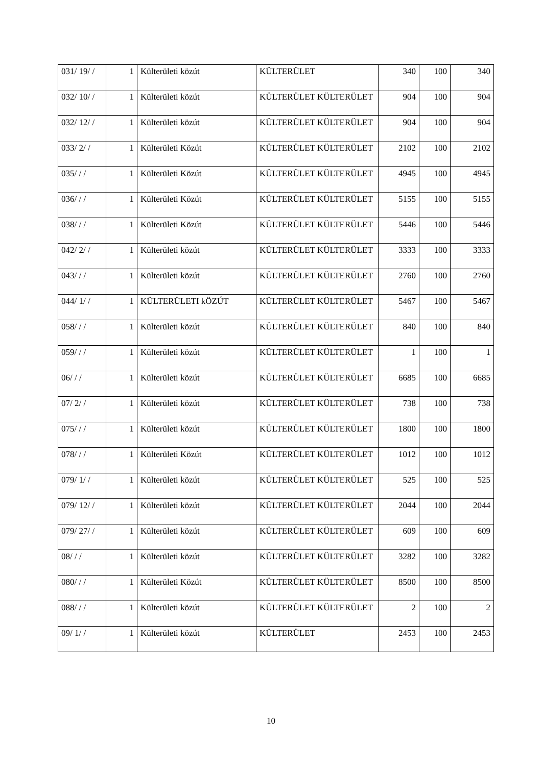| 031/ 19/ / | 1 | Külterületi közút | KÜLTERÜLET | 340 | 100 | 340 |
| 032/ 10/ / | 1 | Külterületi közút | KÜLTERÜLET KÜLTERÜLET | 904 | 100 | 904 |
| 032/ 12/ / | 1 | Külterületi közút | KÜLTERÜLET KÜLTERÜLET | 904 | 100 | 904 |
| 033/ 2/ / | 1 | Külterületi Közút | KÜLTERÜLET KÜLTERÜLET | 2102 | 100 | 2102 |
| 035/ / / | 1 | Külterületi Közút | KÜLTERÜLET KÜLTERÜLET | 4945 | 100 | 4945 |
| 036/ / / | 1 | Külterületi Közút | KÜLTERÜLET KÜLTERÜLET | 5155 | 100 | 5155 |
| 038/ / / | 1 | Külterületi Közút | KÜLTERÜLET KÜLTERÜLET | 5446 | 100 | 5446 |
| 042/ 2/ / | 1 | Külterületi közút | KÜLTERÜLET KÜLTERÜLET | 3333 | 100 | 3333 |
| 043/ / / | 1 | Külterületi közút | KÜLTERÜLET KÜLTERÜLET | 2760 | 100 | 2760 |
| 044/ 1/ / | 1 | KÜLTERÜLETI kÖZÚT | KÜLTERÜLET KÜLTERÜLET | 5467 | 100 | 5467 |
| 058/ / / | 1 | Külterületi közút | KÜLTERÜLET KÜLTERÜLET | 840 | 100 | 840 |
| 059/ / / | 1 | Külterületi közút | KÜLTERÜLET KÜLTERÜLET | 1 | 100 | 1 |
| 06/ / / | 1 | Külterületi közút | KÜLTERÜLET KÜLTERÜLET | 6685 | 100 | 6685 |
| 07/ 2/ / | 1 | Külterületi közút | KÜLTERÜLET KÜLTERÜLET | 738 | 100 | 738 |
| 075/ / / | 1 | Külterületi közút | KÜLTERÜLET KÜLTERÜLET | 1800 | 100 | 1800 |
| 078/ / / | 1 | Külterületi Közút | KÜLTERÜLET KÜLTERÜLET | 1012 | 100 | 1012 |
| 079/ 1/ / | 1 | Külterületi közút | KÜLTERÜLET KÜLTERÜLET | 525 | 100 | 525 |
| 079/ 12/ / | 1 | Külterületi közút | KÜLTERÜLET KÜLTERÜLET | 2044 | 100 | 2044 |
| 079/ 27/ / | 1 | Külterületi közút | KÜLTERÜLET KÜLTERÜLET | 609 | 100 | 609 |
| 08/ / / | 1 | Külterületi közút | KÜLTERÜLET KÜLTERÜLET | 3282 | 100 | 3282 |
| 080/ / / | 1 | Külterületi Közút | KÜLTERÜLET KÜLTERÜLET | 8500 | 100 | 8500 |
| 088/ / / | 1 | Külterületi közút | KÜLTERÜLET KÜLTERÜLET | 2 | 100 | 2 |
| 09/ 1/ / | 1 | Külterületi közút | KÜLTERÜLET | 2453 | 100 | 2453 |
10